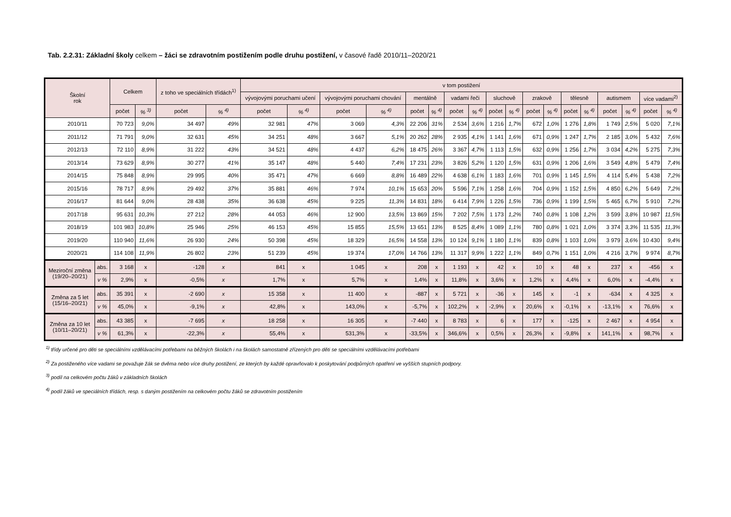Tab. 2.2.31: Základní školy celkem – žáci se zdravotním postižením podle druhu postižení, v časové řadě 2010/11–2020/21
| Školní rok | | Celkem | | z toho ve speciálních třídách<sup>1)</sup> | | v tom postižení | | | | | | | | | | | | | | | | | |
| --- | --- | --- | --- | --- | --- | --- | --- | --- | --- | --- | --- | --- | --- | --- | --- | --- | --- | --- | --- | --- | --- | --- | --- |
| | | | | | | vývojovými poruchami učení | | vývojovými poruchami chování | | mentálně | | vadami řeči | | sluchově | | zrakově | | tělesně | | autismem | | více vadami<sup>2)</sup> | |
| | | počet | % <sup>3)</sup> | počet | % <sup>4)</sup> | počet | % <sup>4)</sup> | počet | % <sup>4)</sup> | počet | % <sup>4)</sup> | počet | % <sup>4)</sup> | počet | % <sup>4)</sup> | počet | % <sup>4)</sup> | počet | % <sup>4)</sup> | počet | % <sup>4)</sup> | počet | % <sup>4)</sup> |
| 2010/11 | | 70 723 | 9,0% | 34 497 | 49% | 32 981 | 47% | 3 069 | 4,3% | 22 206 | 31% | 2 534 | 3,6% | 1 216 | 1,7% | 672 | 1,0% | 1 276 | 1,8% | 1 749 | 2,5% | 5 020 | 7,1% |
| 2011/12 | | 71 791 | 9,0% | 32 631 | 45% | 34 251 | 48% | 3 667 | 5,1% | 20 262 | 28% | 2 935 | 4,1% | 1 141 | 1,6% | 671 | 0,9% | 1 247 | 1,7% | 2 185 | 3,0% | 5 432 | 7,6% |
| 2012/13 | | 72 110 | 8,9% | 31 222 | 43% | 34 521 | 48% | 4 437 | 6,2% | 18 475 | 26% | 3 367 | 4,7% | 1 113 | 1,5% | 632 | 0,9% | 1 256 | 1,7% | 3 034 | 4,2% | 5 275 | 7,3% |
| 2013/14 | | 73 629 | 8,9% | 30 277 | 41% | 35 147 | 48% | 5 440 | 7,4% | 17 231 | 23% | 3 826 | 5,2% | 1 120 | 1,5% | 631 | 0,9% | 1 206 | 1,6% | 3 549 | 4,8% | 5 479 | 7,4% |
| 2014/15 | | 75 848 | 8,9% | 29 995 | 40% | 35 471 | 47% | 6 669 | 8,8% | 16 489 | 22% | 4 638 | 6,1% | 1 183 | 1,6% | 701 | 0,9% | 1 145 | 1,5% | 4 114 | 5,4% | 5 438 | 7,2% |
| 2015/16 | | 78 717 | 8,9% | 29 492 | 37% | 35 881 | 46% | 7 974 | 10,1% | 15 653 | 20% | 5 596 | 7,1% | 1 258 | 1,6% | 704 | 0,9% | 1 152 | 1,5% | 4 850 | 6,2% | 5 649 | 7,2% |
| 2016/17 | | 81 644 | 9,0% | 28 438 | 35% | 36 638 | 45% | 9 225 | 11,3% | 14 831 | 18% | 6 414 | 7,9% | 1 226 | 1,5% | 736 | 0,9% | 1 199 | 1,5% | 5 465 | 6,7% | 5 910 | 7,2% |
| 2017/18 | | 95 631 | 10,3% | 27 212 | 28% | 44 053 | 46% | 12 900 | 13,5% | 13 869 | 15% | 7 202 | 7,5% | 1 173 | 1,2% | 740 | 0,8% | 1 108 | 1,2% | 3 599 | 3,8% | 10 987 | 11,5% |
| 2018/19 | | 101 983 | 10,8% | 25 946 | 25% | 46 153 | 45% | 15 855 | 15,5% | 13 651 | 13% | 8 525 | 8,4% | 1 089 | 1,1% | 780 | 0,8% | 1 021 | 1,0% | 3 374 | 3,3% | 11 535 | 11,3% |
| 2019/20 | | 110 940 | 11,6% | 26 930 | 24% | 50 398 | 45% | 18 329 | 16,5% | 14 558 | 13% | 10 124 | 9,1% | 1 180 | 1,1% | 839 | 0,8% | 1 103 | 1,0% | 3 979 | 3,6% | 10 430 | 9,4% |
| 2020/21 | | 114 108 | 11,9% | 26 802 | 23% | 51 239 | 45% | 19 374 | 17,0% | 14 766 | 13% | 11 317 | 9,9% | 1 222 | 1,1% | 849 | 0,7% | 1 151 | 1,0% | 4 216 | 3,7% | 9 974 | 8,7% |
| Meziroční změna (19/20–20/21) | abs. | 3 168 | x | -128 | x | 841 | x | 1 045 | x | 208 | x | 1 193 | x | 42 | x | 10 | x | 48 | x | 237 | x | -456 | x |
| | v % | 2,9% | x | -0,5% | x | 1,7% | x | 5,7% | x | 1,4% | x | 11,8% | x | 3,6% | x | 1,2% | x | 4,4% | x | 6,0% | x | -4,4% | x |
| Změna za 5 let (15/16–20/21) | abs. | 35 391 | x | -2 690 | x | 15 358 | x | 11 400 | x | -887 | x | 5 721 | x | -36 | x | 145 | x | -1 | x | -634 | x | 4 325 | x |
| | v % | 45,0% | x | -9,1% | x | 42,8% | x | 143,0% | x | -5,7% | x | 102,2% | x | -2,9% | x | 20,6% | x | -0,1% | x | -13,1% | x | 76,6% | x |
| Změna za 10 let (10/11–20/21) | abs. | 43 385 | x | -7 695 | x | 18 258 | x | 16 305 | x | -7 440 | x | 8 783 | x | 6 | x | 177 | x | -125 | x | 2 467 | x | 4 954 | x |
| | v % | 61,3% | x | -22,3% | x | 55,4% | x | 531,3% | x | -33,5% | x | 346,6% | x | 0,5% | x | 26,3% | x | -9,8% | x | 141,1% | x | 98,7% | x |
<sup>1)</sup> třídy určené pro děti se speciálními vzdělávacími potřebami na běžných školách i na školách samostatně zřízených pro děti se speciálními vzdělávacími potřebami
<sup>2)</sup> Za postiženého více vadami se považuje žák se dvěma nebo více druhy postižení, ze kterých by každé opravňovalo k poskytování podpůrných opatření ve vyšších stupních podpory.
<sup>3)</sup> podíl na celkovém počtu žáků v základních školách
<sup>4)</sup> podíl žáků ve speciálních třídách, resp. s daným postižením na celkovém počtu žáků se zdravotním postižením